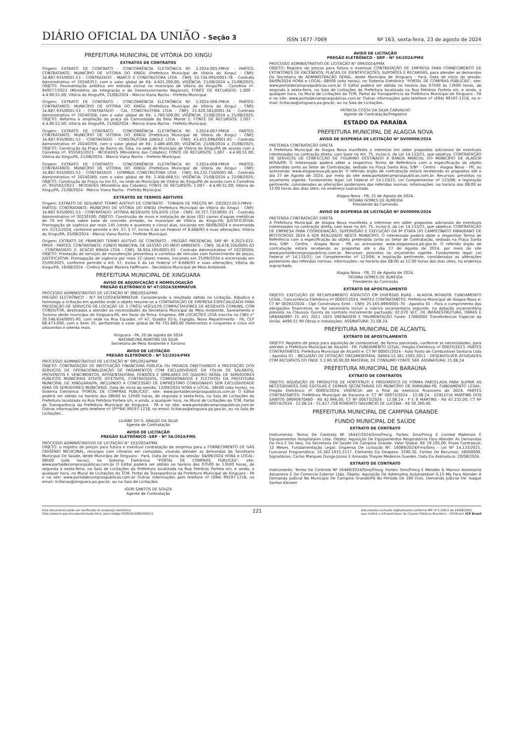DIÁRIO OFICIAL DA UNIÃO - Seção 3
ISSN 1677-7069
Nº 163, sexta-feira, 23 de agosto de 2024
PREFEITURA MUNICIPAL DE VITÓRIA DO XINGU
EXTRATOS DE CONTRATOS
Origem: EXTRATO DE CONTRATO - CONCORRÊNCIA ELETRÔNICA Nº. 3.2024-005-PMVX - PARTES: CONTRATANTE: MUNICÍPIO DE VITÓRIA DO XINGU (Prefeitura Municipal de Vitória do Xingu) - CNPJ: 34.887.935/0001-53 - CONTRATADO - MARCO X CONSTRUTORA LTDA - CNPJ: 10.734.995/0001-78 - Contrato Administrativo nº 20240357, com o valor global de R$: 4.621.200,00; VIGÊNCIA: 21/08/2024 a 21/08/2025; OBJETO: Pavimentação asfáltica em estrada vicinal no município de Vitória do Xingu/PA - Convênio nº. 949277/2023 (Ministério da Integração e do Desenvolvimento Regional); FONTE DE RECURSOS: 1.009 - 4.4.90.51.00; Vitória do Xingu/PA, 21/08/2024 - Márcio Viana Rocha - Prefeito Municipal.
Origem: EXTRATO DE CONTRATO - CONCORRÊNCIA ELETRÔNICA Nº. 3.2024-006-PMVX - PARTES: CONTRATANTE: MUNICÍPIO DE VITÓRIA DO XINGU (Prefeitura Municipal de Vitória do Xingu) - CNPJ: 34.887.935/0001-53 - CONTRATADO - CAL CONSTRUTORA LTDA - CNPJ: 21.620.581/0001-34 - Contrato Administrativo nº 20240358, com o valor global de R$: 1.760.500,00; VIGÊNCIA: 21/08/2024 a 21/08/2025; OBJETO: Reforma e ampliação da praça da Comunidade do Belo Monte 2; FONTE DE RECURSOS: 1.007 - 4.4.90.51.00; Vitória do Xingu/PA, 21/08/2024 - Márcio Viana Rocha - Prefeito Municipal.
Origem: EXTRATO DE CONTRATO - CONCORRÊNCIA ELETRÔNICA Nº. 3.2024-007-PMVX - PARTES: CONTRATANTE: MUNICÍPIO DE VITÓRIA DO XINGU (Prefeitura Municipal de Vitória do Xingu) - CNPJ: 34.887.935/0001-53 - CONTRATADO - CONSTRUTORA JUNGLE LTDA - CNPJ: 43.415.096/0001-61 - Contrato Administrativo nº 20240359, com o valor global de R$: 2.489.400,00; VIGÊNCIA: 21/08/2024 a 21/08/2025; OBJETO: Construção da Praça do Bairro do Tuba, na sede do Município de Vitória do Xingu/PA de acordo com o Convênio nº. 955593/2023 - MCIDADES (Ministério das Cidades); FONTE DE RECURSOS: 1.007 - 4.4.90.51.00; Vitória do Xingu/PA, 21/08/2024 - Márcio Viana Rocha - Prefeito Municipal.
Origem: EXTRATO DE CONTRATO - CONCORRÊNCIA ELETRÔNICA Nº. 3.2024-008-PMVX - PARTES: CONTRATANTE: MUNICÍPIO DE VITÓRIA DO XINGU (Prefeitura Municipal de Vitória do Xingu) - CNPJ: 34.887.935/0001-53 - CONTRATADO - DOMMUS CONSTRUTORA LTDA - CNPJ: 04.232.710/0001-06 - Contrato Administrativo nº 20240360, com o valor global de R$: 2.458.668,51; VIGÊNCIA: 21/08/2024 a 21/08/2025; OBJETO: Construção da Praça no km 01, na sede do Município de Vitória do Xingu/PA de acordo com o Convênio nº. 955592/2023 - MCIDADES (Ministério das Cidades); FONTE DE RECURSOS: 1.007 - 4.4.90.51.00; Vitória do Xingu/PA, 21/08/2024 - Márcio Viana Rocha - Prefeito Municipal.
EXTRATOS DE TERMOS ADITIVOS
Origem: EXTRATO DE SEGUNDO TERMO ADITIVO DE CONTRATO - TOMADA DE PREÇOS Nº. 2/02022-013-PMVX - PARTES: CONTRATANTE: MUNICÍPIO DE VITÓRIA DO XINGU (Prefeitura Municipal de Vitória do Xingu) - CNPJ: 34.887.935/0001-53 - CONTRATADO: VITÓRIA RESÍDUOS SÓLIDOS LTDA - CNPJ: 10.727.732/0001-31 - Contrato Administrativo nº 20230100; OBJETO: Construção de muro e instalação de duas (02) caixas d'aguas metálicas de 70 mil litros sobre base de concreto armado, no município de Vitória do Xingu-PA; JUSTIFICATIVA: Prorrogação de vigência por mais 145 (cento e quarenta e cinco) dias, iniciando em 08/08/2024 e encerrando em 31/12/2024, conforme permite o Art. 57, § 1º, Inciso II da Lei Federal nº 8.666/93 e suas alterações; Vitória do Xingu/PA, 05/08/2024 - Márcio Viana Rocha - Prefeito Municipal.
Origem: EXTRATO DE PRIMEIRO TERMO ADITIVO DE CONTRATO - PREGÃO PRESENCIAL SRP Nº. 9.2023-032-PMVX - PARTES: CONTRATANTE: FUNDO MUNICIPAL DE GESTÃO DO MEIO AMBIENTE - CNPJ: 16.678.326/0001-02 - CONTRATADO: E. ACACIO BRAGA LTDA - CNPJ: 36.924.195/0001-03 - Contrato Administrativo nº 20230504; OBJETO: Prestação de serviços de manutenção preventiva e corretiva de veículos com fornecimento de peças; JUSTIFICATIVA: Prorrogação de vigência por mais 12 (doze) meses, iniciando em 25/09/2024 e encerrando em 25/09/2025, conforme permite o Art. 57, Inciso II da Lei Federal nº 8.666/93 e suas alterações; Vitória do Xingu/PA, 19/08/2024 - Cinthia Magali Moreira Hoffmann - Secretária Municipal de Meio Ambiente.
PREFEITURA MUNICIPAL DE XINGUARA
AVISO DE ADJUDICAÇÃO E HOMOLOGAÇÃO
PREGÃO ELETRÔNICO Nº 47/2024/SEMMATUR
PROCESSO ADMINISTRATIVO DE LICITAÇÃO N° 086/2024/PMX
PREGÃO ELETRÔNICO - N.º 047/2024/SEMMATUR. Considerando o resultado obtido na Licitação. Adjudico e homologo a licitação em questão onde o objeto resume-se a CONTRATAÇÃO DE EMPRESA ESPECIALIZADA PARA PRESTAÇÃO DE SERVIÇOS DE LOCAÇÃO DE 3 (TRÊS) VEÍCULOS COMPACTADORES DE RESÍDUOS COMUNS, COM CONDUTOR, destinados a atender as necessidades da Secretaria Municipal de Meio Ambiente, Saneamento e Turismo deste município de Xinguara-PA, em favor da firma: Empresa: BM LOCAÇÕES LTDA inscrita no CNPJ n° 20.548.634/0001-90, com sede na Rua Equador, nº 47, Quadra 02-b, Espigão, Novo Repartimento - PA, CEP 68.473-000, com o item: 01, perfazendo o valor global de R$ 755.880,00 (Setecentos e cinquenta e cinco mil oitocentos e oitenta reais.
Xinguara - PA, 20 de agosto de 2024
NATANIELMA MARTINS DA SILVA
Secretária de Meio Ambiente e Turismo
AVISO DE LICITAÇÃO
PREGÃO ELETRÔNICO - Nº 52/2024/PMX
PROCESSO ADMINISTRATIVO DE LICITAÇÃO N° 095/2024/PMX
OBJETO: CONTRATAÇÃO DE INSTITUIÇÃO FINANCEIRA PÚBLICA OU PRIVADA OBJETIVANDO A PRESTAÇÃO DOS SERVIÇOS DE OPERACIONALIZAÇÃO DE PAGAMENTOS COM EXCLUSIVIDADE DA FOLHA DE SALÁRIOS, PROVENTOS E VENCIMENTOS, APOSENTADORIA, PENSÕES E SIMILARES DO QUADRO GERAL DE SERVIDORES PÚBLICOS MUNICIPAIS ATIVOS (EFETIVOS, CONTRATADOS, COMISSIONADOS E ELETIVOS) DA PREFEITURA MUNICIPAL DE XINGUARA/PA, INCLUINDO A CONCESSÃO DE EMPRÉSTIMO CONSIGNADO SEM EXCLUSIVIDADE PARA OS SERVIDORES MUNICIPAIS. Data de início da sessão: 13/09/2024 HORA e LOCAL: 08h00 (oito horas), no Sistema Eletrônico "PORTAL DE COMPRAS PÚBLICAS", site: www.portaldecompraspublicas.com.br O Edital poderá ser obtido no horário das 08h00 às 12h00 horas, de segunda à sexta-feira, na Sala de Licitações da Prefeitura localizada na Rua Petrônio Portela s/n, e ainda, a qualquer hora, no Mural de Licitações do TCM, Portal da Transparência da Prefeitura Municipal de Xinguara - PA e no site: www.portaldecompraspublicas.com.br Outras informações pelo telefone nº (0**94) 99197-1218, no email: licitacao@xinguara.pa.gov.br, ou na Sala de Licitações..
LILIANE DO S. ARAÚJO DA SILVA
Agente de Contratação
AVISO DE LICITAÇÃO
PREGÃO ELETRÔNICO -SRP - Nº 56/2024/FMS
PROCESSO ADMINISTRATIVO DE LICITAÇÃO N° 103/2024/PMX
OBJETO: o registro de preços para futura e eventual contratação de empresa para o FORNECIMENTO DE GÁS OXIGÊNIO MEDICINAL, recargas com cilindros em comodato, visando atender as demandas da Secretaria Municipal De Saúde, deste Município de Xinguara - Pará, Data de início da sessão: 04/09/2024 HORA e LOCAL: 08h00 (oito horas), no Sistema Eletrônico "PORTAL DE COMPRAS PÚBLICAS", site: www.portaldecompraspublicas.com.br O Edital poderá ser obtido no horário das 07h00 às 13h00 horas, de segunda à sexta-feira, na Sala de Licitações da Prefeitura localizada na Rua Petrônio Portela s/n, e ainda, a qualquer hora, no Mural de Licitações do TCM, Portal da Transparência da Prefeitura Municipal de Xinguara - PA e no site: www.portaldecompraspublicas.com.br Outras informações pelo telefone nº (094) 99197-1218, no email: licitacao@xinguara.pa.gov.br, ou na Sala de Licitações.
IGOR SANTOS DE SOUZA
Agente de Contratação
AVISO DE LICITAÇÃO
PREGÃO ELETRÔNICO - SRP - Nº 54/2024/PMX
PROCESSO ADMINISTRATIVO DE LICITAÇÃO N° 099/2024/PMX
OBJETO: Registro de preços para futura e eventual CONTRATAÇÃO DE EMPRESA PARA FORNECIMENTO DE EXTINTORES DE ENCÊNDIOS, PLACAS DE IDENTIFICAÇÕES, SUPORTES E RECARGAS, para atender as demandas Da Secretaria de ADMINISTRAÇÃO GERAL, deste Município de Xinguara - Pará. Data de início da sessão: 04/09/2024 HORA e LOCAL: 08h00 (oito horas), no Sistema Eletrônico "PORTAL DE COMPRAS PÚBLICAS", site: www.portaldecompraspublicas.com.br O Edital poderá ser obtido no horário das 07h00 às 13h00 horas, de segunda à sexta-feira, na Sala de Licitações da Prefeitura localizada na Rua Petrônio Portela s/n, e ainda, a qualquer hora, no Mural de Licitações do TCM, Portal da Transparência da Prefeitura Municipal de Xinguara - PA e no site: www.portaldecompraspublicas.com.br Outras informações pelo telefone nº (094) 99197-1218, no e-mail: licitacao@xinguara.pa.gov.br, ou na Sala de Licitações.
PATRICIA COSTA DA SILVA CARVALHO
Agente de Contratação/Pregoeira
ESTADO DA PARAÍBA
PREFEITURA MUNICIPAL DE ALAGOA NOVA
AVISO DE DISPENSA DE LICITAÇÃO Nº DV00008/2024
PRETENSA CONTRATAÇÃO DIRETA
A Prefeitura Municipal de Alagoa Nova manifesta o interesse em obter propostas adicionais de eventuais interessados na contração direta, com base no Art. 75, inciso II, da Lei 14.133/21, que objetiva: CONTRATAÇÃO DE SERVIÇOS DE CONFECÇÃO DE FIGURINO DESTINADO À BANDA MARCIAL DO MUNICÍPIO DE ALAGOA NOVA/PB. O interessado poderá obter o respectivo Termo de Referência com a especificação do objeto pretendido junto ao Setor de Contratação, sediado na Praça Santa Ana, S/Nº - Centro - Alagoa Nova - PB, ou acessando: www.alagoanova.pb.gov.br. O referido órgão de contratação estará recebendo as propostas até o dia 27 de Agosto de 2024, por meio do site www.portaldecompraspublicas.com.br. Recursos: previstos no orçamento vigente. Fundamento legal: Lei Federal nº 14.133/21; Lei Complementar nº 123/06; e legislação pertinente, consideradas as alterações posteriores das referidas normas. Informações: no horário das 08:00 as 12:00 horas dos dias úteis, no endereço supracitado.
Alagoa Nova - PB, 21 de Agosto de 2024.
TATIARA GOMES DE ALMEIDA
Presidente da Comissão
AVISO DE DISPENSA DE LICITAÇÃO Nº DV00009/2024
PRETENSA CONTRATAÇÃO DIRETA
A Prefeitura Municipal de Alagoa Nova manifesta o interesse em obter propostas adicionais de eventuais interessados na contração direta, com base no Art. 75, inciso II, da Lei 14.133/21, que objetiva: CONTRATAÇÃO DE EMPRESA PARA COORDENAÇÃO, SUPERVISÃO E EXECUÇÃO DA 9ª ETAPA DO CAMPEONATO PARAIBANO DE MOTOCROSS 2024 A SER REALIZADO NESTE MUNICÍPIO. O interessado poderá obter o respectivo Termo de Referência com a especificação do objeto pretendido junto ao Setor de Contratação, sediado na Praça Santa Ana, S/Nº - Centro - Alagoa Nova - PB, ou acessando: www.alagoanova.pb.gov.br. O referido órgão de contratação estará recebendo as propostas até o dia 27 de Agosto de 2024, por meio do site www.portaldecompraspublicas.com.br. Recursos: previstos no orçamento vigente. Fundamento legal: Lei Federal nº 14.133/21; Lei Complementar nº 123/06; e legislação pertinente, consideradas as alterações posteriores das referidas normas. Informações: no horário das 08:00 as 12:00 horas dos dias úteis, no endereço supracitado.
Alagoa Nova - PB, 21 de Agosto de 2024.
TATIARA GOMES DE ALMEIDA
Presidente da Comissão
EXTRATO DE APOSTILAMENTO
OBJETO: EXECUÇÃO DE RECAPEAMENTO ASFÁLTICO EM DIVERSAS RUAS - ALAGOA NOVA/PB. FUNDAMENTO LEGAL: Concorrência Eletrônica nº 00007/2024. PARTES CONTRATANTES: Prefeitura Municipal de Alagoa Nova e: CT Nº 00263/2024 - Clpt Construtora Eireli - CNPJ: 25.165.699/0001-70 - Apostila 01 - Para o cumprimento das obrigações financeiras se faz necessário incluir a rubrica orçamentária seguinte, na dotação orçamentária prevista na Cláusula Quinta do contrato inicialmente pactuado: 02.070 SEC. DE INFRAESTRUTURA, OBRAS E URBANISMO 15 451 2011 1025 DRENAGEM E PAVIMENTAÇÃO Fonte: 17060000 Transferências Especial da União. 4490.51 99 Obras e instalações. ASSINATURA: 21.08.24.
PREFEITURA MUNICIPAL DE ALCANTIL
EXTRATO DE APOSTILAMENTO
OBJETO: Registro de preço para aquisição de combustível, de forma parcelada, conforme as necessidades, para atender a Prefeitura Municipal de Alcantil - PB. FUNDAMENTO LEGAL: Pregão Eletrônico nº 00035/2023. PARTES CONTRATANTES: Prefeitura Municipal de Alcantil e: CT Nº 00001/2024 - Auto Posto de Combustível Santana Ltda - Apostila 01 - INCLUSÃO DE DOTAÇÃO ORÇAMENTÁRIA: 04004.12.361.1005.2011 - DESENVOLVER ATIVIDADES COM RECURSOS DO FNDE 3.3.90.30.00.00 MATERIAL DE CONSUMO FONTE 569. ASSINATURA: 21.08.24
PREFEITURA MUNICIPAL DE BARAÚNA
EXTRATO DE CONTRATOS
OBJETO: AQUISIÇÃO DE PRODUTOS DE HORTIFRUTI E FRIGORÍFICO DE FORMA PARCELADA PARA SUPRIR AS NECESSIDADES DAS ESCOLAS E DEMAIS SECRETARIAS DO MUNICÍPIO DE BARAÚNA-PB. FUNDAMENTO LEGAL: Pregão Eletrônico nº 00003/2024. VIGÊNCIA: até o final do exercício financeiro de 2024. PARTES CONTRATANTES: Prefeitura Municipal de Baraúna e: CT Nº 00072/2024 - 12.08.24 - EDKLECIA MARTINS DOS SANTOS 09090970460 - R$ 42.996,00; CT Nº 00073/2024 - 12.08.24 - P E B MARTINS - R$ 47.232,00; CT Nº 00074/2024 - 12.08.24 - 51.617.758 ROBERTO GALVINCIO DE LUCENA - R$ 50.390,40.
PREFEITURA MUNICIPAL DE CAMPINA GRANDE
FUNDO MUNICIPAL DE SAÚDE
EXTRATO DE CONTRATO
Instrumento: Termo De Contrato Nº 16447/2024/Sms/Pmcg. Partes: Sms/Pmcg E Livmed Materiais E Equipamentos Hospitalares Ltda. Objeto: Aquisição De Equipamentos Respiratórios Para Atender As Demandas Do Hca E Do Isea, Da Secretaria De Saúde De Campina Grande. Valor Global: R$ 19.105,00. Prazo Contratual: 12 Meses. Fundamentação Legal: Dispensa De Licitação Nº. 16089/2024/Fms/Sms - Lei Nº 14.133/2021. Funcional Programática: 10.302.1015.2117. Elemento Da Despesa: 3390.30. Fontes De Recursos: 16000000. Signatários: Carlos Marques Dunga Júnior E Amanda Thayse Medeiros Guedes. Data Da Assinatura: 20/08/2024.
EXTRATO DE CONTRATO
Instrumento: Termo De Contrato Nº 16469/2024/Sms/Pmcg. Partes: Sms/Pmcg E Mendes & Mansur Assessoria Aduaneira E De Comercio Exterior Ltda. Objeto: Aquisição De Adrenalina Autoinjetável 0,15 Mg Para Atender A Demanda Judicial No Município De Campina Grande/Pb No Período De 180 Dias. Demanda Judicial De: Isaque Santos Kleveer
Este documento pode ser verificado no endereço eletrônico
http://www.in.gov.br/autenticidade.html, pelo código 05302024082300221
221
Documento assinado digitalmente conforme MP nº 2.200-2 de 24/08/2001,
que institui a Infraestrutura de Chaves Públicas Brasileira - ICP-Brasil. ICP Brasil